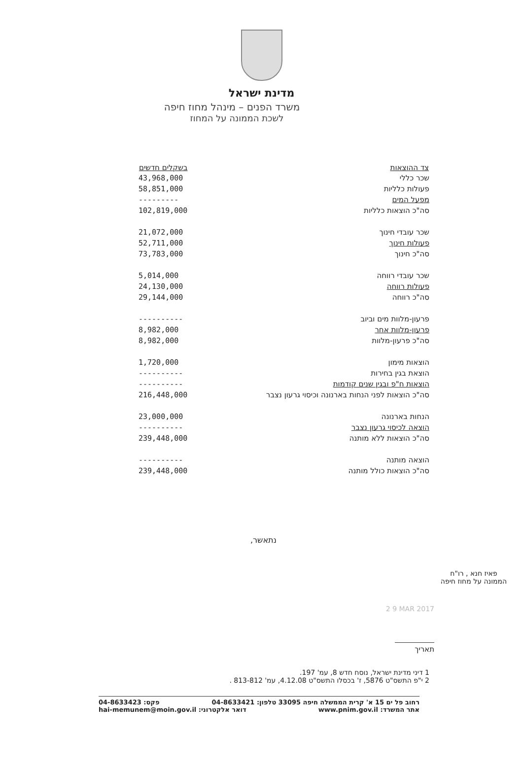מדינת ישראל
משרד הפנים – מינהל מחוז חיפה
לשכת הממונה על המחוז
| צד ההוצאות | בשקלים חדשים |
| --- | --- |
| שכר כללי | 43,968,000 |
| פעולות כלליות | 58,851,000 |
| מפעל המים | --------- |
| סה"כ הוצאות כלליות | 102,819,000 |
| שכר עובדי חינוך | 21,072,000 |
| פעולות חינוך | 52,711,000 |
| סה"כ חינוך | 73,783,000 |
| שכר עובדי רווחה | 5,014,000 |
| פעולות רווחה | 24,130,000 |
| סה"כ רווחה | 29,144,000 |
| פרעון-מלוות מים וביוב | ---------- |
| פרעון-מלוות אחר | 8,982,000 |
| סה"כ פרעון-מלוות | 8,982,000 |
| הוצאות מימון | 1,720,000 |
| הוצאת בגין בחירות | ---------- |
| הוצאות ח"פ ובגין שנים קודמות | ---------- |
| סה"כ הוצאות לפני הנחות בארנונה וכיסוי גרעון נצבר | 216,448,000 |
| הנחות בארנונה | 23,000,000 |
| הוצאה לכיסוי גרעון נצבר | ---------- |
| סה"כ הוצאות ללא מותנה | 239,448,000 |
| הוצאה מותנה | ---------- |
| סה"כ הוצאות כולל מותנה | 239,448,000 |
נתאשר,
פאיז חנא , רו"ח
הממונה על מחוז חיפה
2 9 MAR 2017
תאריך
1 דיני מדינת ישראל, נוסח חדש 8, עמ' 197.
2 י"פ התשס"ט 5876, ז' בכסלו התשס"ט 4.12.08, עמ' 813-812 .
רחוב פל ים 15 א' קרית הממשלה חיפה 33095 טלפון: 04-8633421 פקס: 04-8633423
אתר המשרד: www.pnim.gov.il דואר אלקטרוני: hai-memunem@moin.gov.il